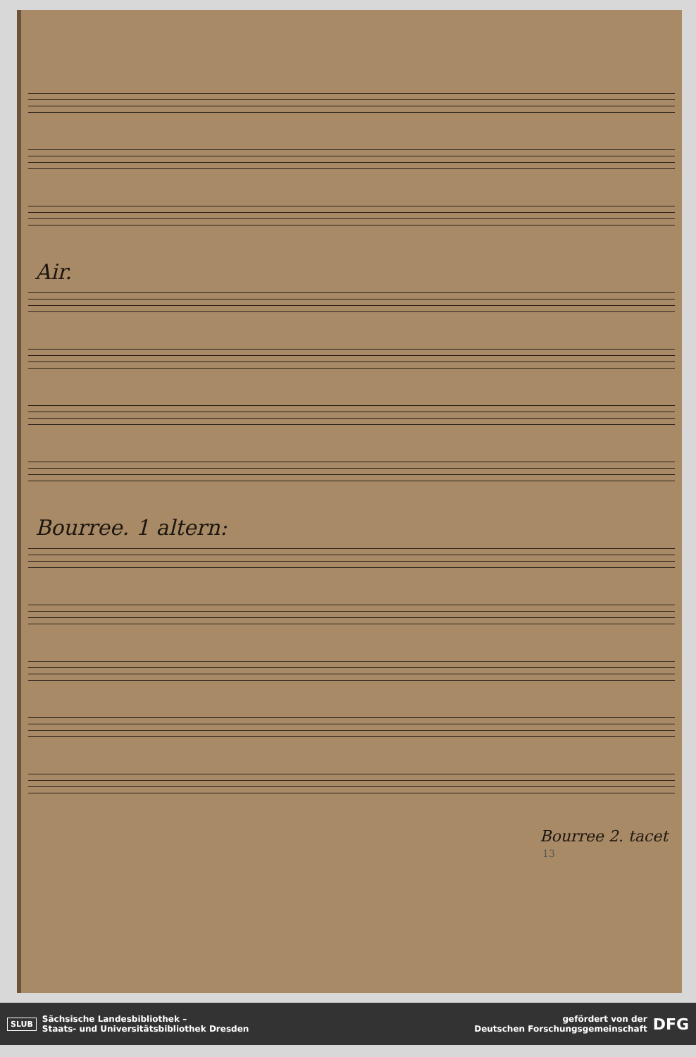Air.
Bourree. 1 altern:
Bourree 2. tacet
13
SLUB Sächsische Landesbibliothek –
Staats- und Universitätsbibliothek Dresden
gefördert von der
Deutschen Forschungsgemeinschaft DFG